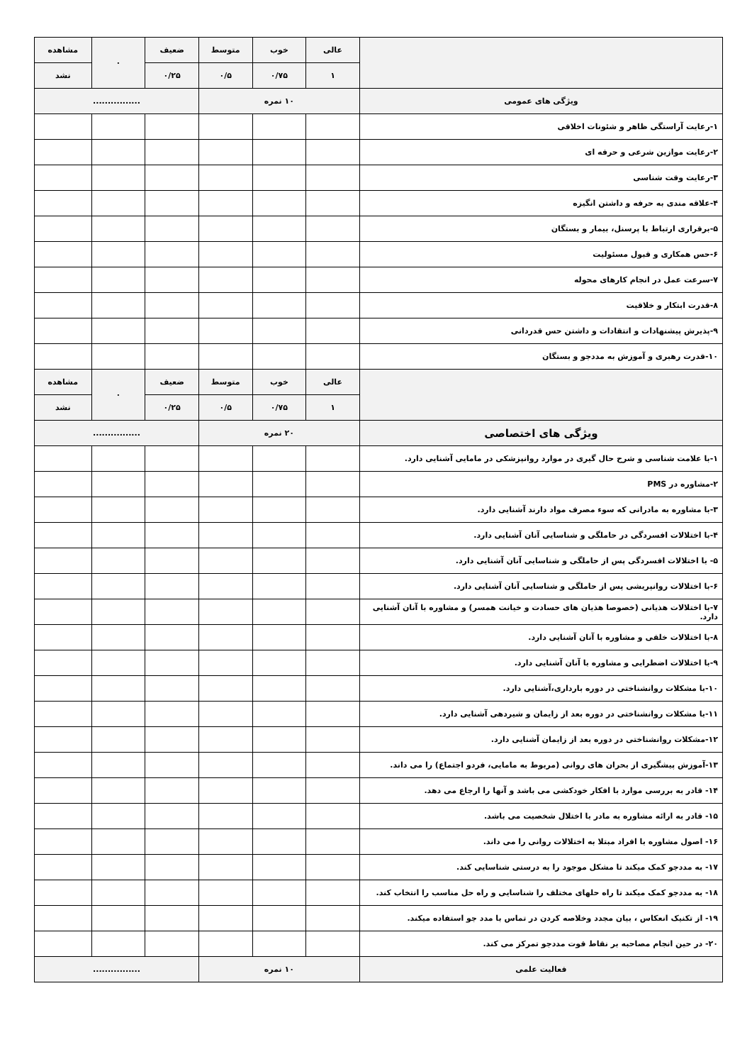| | عالی | خوب | متوسط | ضعیف | ۰ | مشاهده |
| --- | --- | --- | --- | --- | --- | --- |
| | ۱ | ۰/۷۵ | ۰/۵ | ۰/۲۵ | | نشد |
| ویژگی های عمومی | ۱۰ نمره | | | ................ | | |
| ۱-رعایت آراستگی ظاهر و شئونات اخلاقی | | | | | | |
| ۲-رعایت موازین شرعی و حرفه ای | | | | | | |
| ۳-رعایت وقت شناسی | | | | | | |
| ۴-علاقه مندی به حرفه و داشتن انگیزه | | | | | | |
| ۵-برقراری ارتباط با پرسنل، بیمار و بستگان | | | | | | |
| ۶-حس همکاری و قبول مسئولیت | | | | | | |
| ۷-سرعت عمل در انجام کارهای محوله | | | | | | |
| ۸-قدرت ابتکار و خلاقیت | | | | | | |
| ۹-پذیرش پیشنهادات و انتقادات و داشتن حس قدردانی | | | | | | |
| ۱۰-قدرت رهبری و آموزش به مددجو و بستگان | | | | | | |
| | عالی | خوب | متوسط | ضعیف | ۰ | مشاهده |
| | ۱ | ۰/۷۵ | ۰/۵ | ۰/۲۵ | | نشد |
| ویژگی های اختصاصی | ۲۰ نمره | | | ................ | | |
| ۱-با علامت شناسی و شرح حال گیری در موارد روانپزشکی در مامایی آشنایی دارد. | | | | | | |
| ۲-مشاوره در PMS | | | | | | |
| ۳-با مشاوره به مادرانی که سوء مصرف مواد دارند آشنایی دارد. | | | | | | |
| ۴-با اختلالات افسردگی در حاملگی و شناسایی آنان آشنایی دارد. | | | | | | |
| ۵- با اختلالات افسردگی پس از حاملگی و شناسایی آنان آشنایی دارد. | | | | | | |
| ۶-با اختلالات روانپریشی پس از حاملگی و شناسایی آنان آشنایی دارد. | | | | | | |
| ۷-با اختلالات هذیانی (خصوصا هذیان های حسادت و خیانت همسر) و مشاوره با آنان آشنایی دارد. | | | | | | |
| ۸-با اختلالات خلقی و مشاوره با آنان آشنایی دارد. | | | | | | |
| ۹-با اختلالات اضطرابی و مشاوره با آنان آشنایی دارد. | | | | | | |
| ۱۰-با مشکلات روانشناختی در دوره بارداری،آشنایی دارد. | | | | | | |
| ۱۱-با مشکلات روانشناختی در دوره بعد از زایمان و شیردهی آشنایی دارد. | | | | | | |
| ۱۲-مشکلات روانشناختی در دوره بعد از زایمان آشنایی دارد. | | | | | | |
| ۱۳-آموزش پیشگیری از بحران های روانی (مربوط به مامایی، فردو اجتماع) را می داند. | | | | | | |
| ۱۴- قادر به بررسی موارد با افکار خودکشی می باشد و آنها را ارجاع می دهد. | | | | | | |
| ۱۵- قادر به ارائه مشاوره به مادر با اختلال شخصیت می باشد. | | | | | | |
| ۱۶- اصول مشاوره با افراد مبتلا به اختلالات روانی را می داند. | | | | | | |
| ۱۷- به مددجو کمک میکند تا مشکل موجود را به درستی شناسایی کند. | | | | | | |
| ۱۸- به مددجو کمک میکند تا راه حلهای مختلف را شناسایی و راه حل مناسب را انتخاب کند. | | | | | | |
| ۱۹- از تکنیک انعکاس ، بیان مجدد وخلاصه کردن در تماس با مدد جو استفاده میکند. | | | | | | |
| ۲۰- در حین انجام مصاحبه بر نقاط قوت مددجو تمرکز می کند. | | | | | | |
| فعالیت علمی | ۱۰ نمره | | | ................ | | |